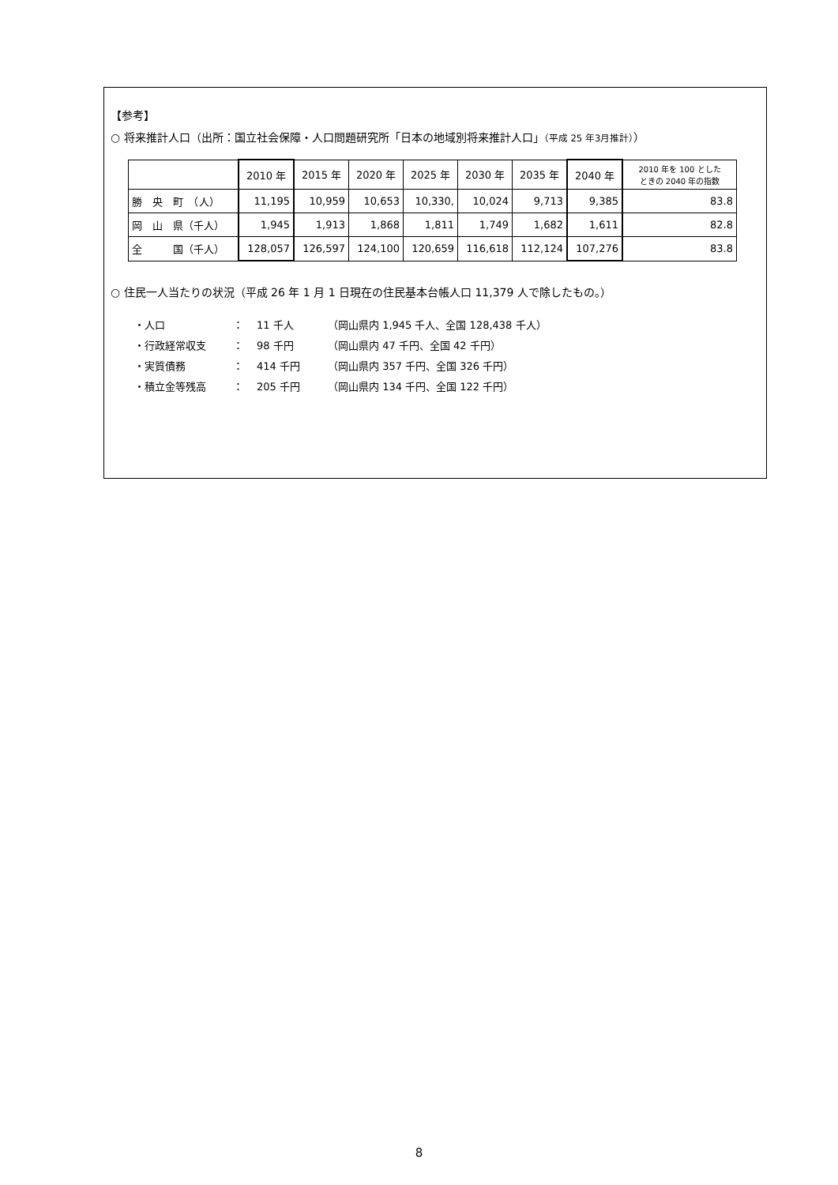【参考】
○ 将来推計人口（出所：国立社会保障・人口問題研究所「日本の地域別将来推計人口」（平成 25 年3月推計））
| | 2010 年 | 2015 年 | 2020 年 | 2025 年 | 2030 年 | 2035 年 | 2040 年 | 2010 年を 100 とした ときの 2040 年の指数 |
| 勝 央 町 （人） | 11,195 | 10,959 | 10,653 | 10,330, | 10,024 | 9,713 | 9,385 | 83.8 |
| 岡 山 県（千人） | 1,945 | 1,913 | 1,868 | 1,811 | 1,749 | 1,682 | 1,611 | 82.8 |
| 全 国（千人） | 128,057 | 126,597 | 124,100 | 120,659 | 116,618 | 112,124 | 107,276 | 83.8 |
○ 住民一人当たりの状況（平成 26 年 1 月 1 日現在の住民基本台帳人口 11,379 人で除したもの。）
・人口 ： 11 千人 （岡山県内 1,945 千人、全国 128,438 千人）
・行政経常収支 ： 98 千円 （岡山県内 47 千円、全国 42 千円）
・実質債務 ： 414 千円 （岡山県内 357 千円、全国 326 千円）
・積立金等残高 ： 205 千円 （岡山県内 134 千円、全国 122 千円）
8